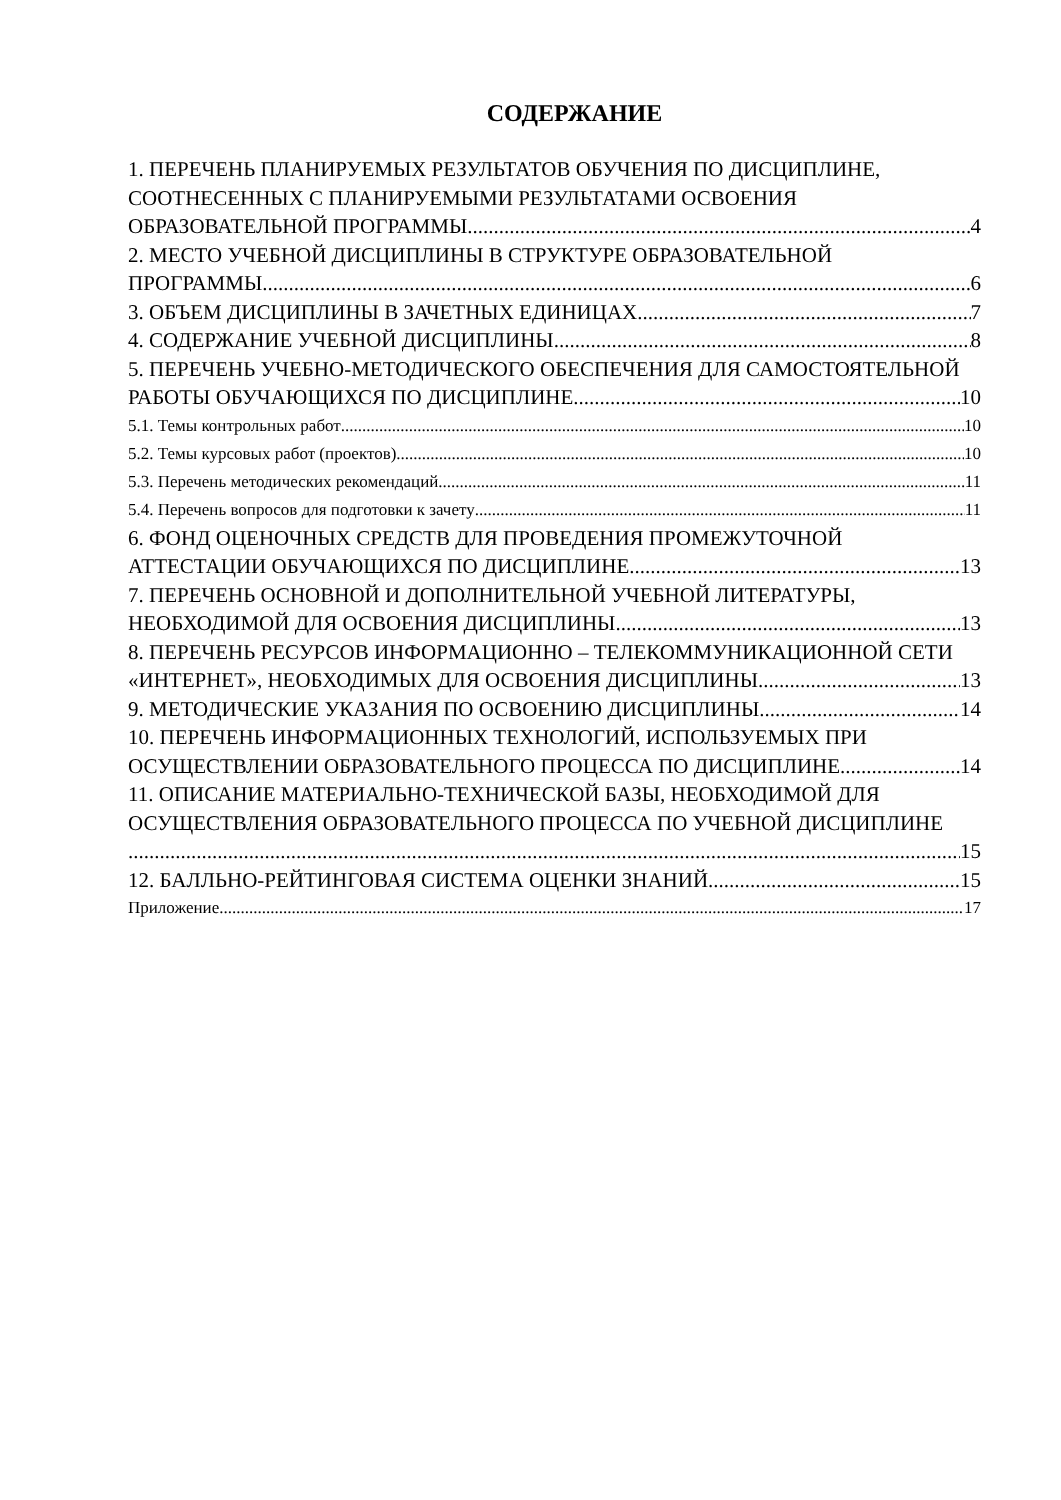СОДЕРЖАНИЕ
1. ПЕРЕЧЕНЬ ПЛАНИРУЕМЫХ РЕЗУЛЬТАТОВ ОБУЧЕНИЯ ПО ДИСЦИПЛИНЕ,
СООТНЕСЕННЫХ С ПЛАНИРУЕМЫМИ РЕЗУЛЬТАТАМИ ОСВОЕНИЯ
ОБРАЗОВАТЕЛЬНОЙ ПРОГРАММЫ 4
2. МЕСТО УЧЕБНОЙ ДИСЦИПЛИНЫ В СТРУКТУРЕ ОБРАЗОВАТЕЛЬНОЙ
ПРОГРАММЫ 6
3. ОБЪЕМ ДИСЦИПЛИНЫ В ЗАЧЕТНЫХ ЕДИНИЦАХ 7
4. СОДЕРЖАНИЕ УЧЕБНОЙ ДИСЦИПЛИНЫ 8
5. ПЕРЕЧЕНЬ УЧЕБНО-МЕТОДИЧЕСКОГО ОБЕСПЕЧЕНИЯ ДЛЯ САМОСТОЯТЕЛЬНОЙ
РАБОТЫ ОБУЧАЮЩИХСЯ ПО ДИСЦИПЛИНЕ 10
5.1. Темы контрольных работ 10
5.2. Темы курсовых работ (проектов) 10
5.3. Перечень методических рекомендаций 11
5.4. Перечень вопросов для подготовки к зачету 11
6. ФОНД ОЦЕНОЧНЫХ СРЕДСТВ ДЛЯ ПРОВЕДЕНИЯ ПРОМЕЖУТОЧНОЙ
АТТЕСТАЦИИ ОБУЧАЮЩИХСЯ ПО ДИСЦИПЛИНЕ 13
7. ПЕРЕЧЕНЬ ОСНОВНОЙ И ДОПОЛНИТЕЛЬНОЙ УЧЕБНОЙ ЛИТЕРАТУРЫ,
НЕОБХОДИМОЙ ДЛЯ ОСВОЕНИЯ ДИСЦИПЛИНЫ 13
8. ПЕРЕЧЕНЬ РЕСУРСОВ ИНФОРМАЦИОННО – ТЕЛЕКОММУНИКАЦИОННОЙ СЕТИ
«ИНТЕРНЕТ», НЕОБХОДИМЫХ ДЛЯ ОСВОЕНИЯ ДИСЦИПЛИНЫ 13
9. МЕТОДИЧЕСКИЕ УКАЗАНИЯ ПО ОСВОЕНИЮ ДИСЦИПЛИНЫ 14
10. ПЕРЕЧЕНЬ ИНФОРМАЦИОННЫХ ТЕХНОЛОГИЙ, ИСПОЛЬЗУЕМЫХ ПРИ
ОСУЩЕСТВЛЕНИИ ОБРАЗОВАТЕЛЬНОГО ПРОЦЕССА ПО ДИСЦИПЛИНЕ 14
11. ОПИСАНИЕ МАТЕРИАЛЬНО-ТЕХНИЧЕСКОЙ БАЗЫ, НЕОБХОДИМОЙ ДЛЯ
ОСУЩЕСТВЛЕНИЯ ОБРАЗОВАТЕЛЬНОГО ПРОЦЕССА ПО УЧЕБНОЙ ДИСЦИПЛИНЕ
15
12. БАЛЛЬНО-РЕЙТИНГОВАЯ СИСТЕМА ОЦЕНКИ ЗНАНИЙ 15
Приложение 17